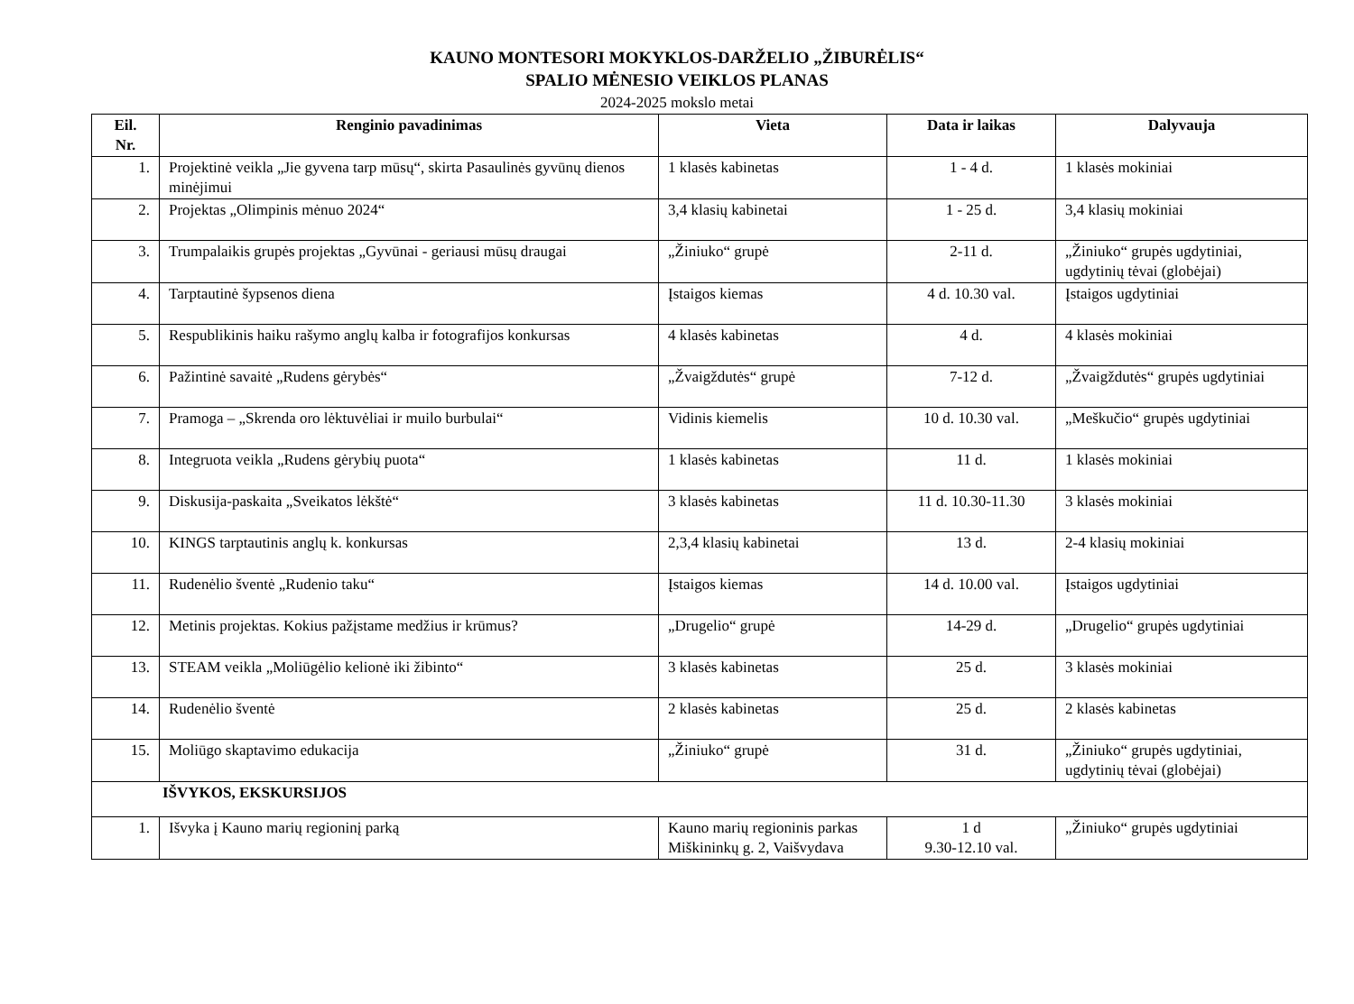KAUNO MONTESORI MOKYKLOS-DARŽELIO „ŽIBURĖLIS“
SPALIO MĖNESIO VEIKLOS PLANAS
2024-2025 mokslo metai
| Eil. Nr. | Renginio pavadinimas | Vieta | Data ir laikas | Dalyvauja |
| --- | --- | --- | --- | --- |
| 1. | Projektinė veikla „Jie gyvena tarp mūsų“, skirta Pasaulinės gyvūnų dienos minėjimui | 1 klasės kabinetas | 1 - 4 d. | 1 klasės mokiniai |
| 2. | Projektas „Olimpinis mėnuo 2024“ | 3,4 klasių kabinetai | 1 - 25 d. | 3,4 klasių mokiniai |
| 3. | Trumpalaikis grupės projektas „Gyvūnai - geriausi mūsų draugai | „Žiniuko“ grupė | 2-11 d. | „Žiniuko“ grupės ugdytiniai, ugdytinių tėvai (globėjai) |
| 4. | Tarptautinė šypsenos diena | Įstaigos kiemas | 4 d. 10.30 val. | Įstaigos ugdytiniai |
| 5. | Respublikinis haiku rašymo anglų kalba ir fotografijos konkursas | 4 klasės kabinetas | 4 d. | 4 klasės mokiniai |
| 6. | Pažintinė savaitė „Rudens gėrybės“ | „Žvaigždutės“ grupė | 7-12 d. | „Žvaigždutės“ grupės ugdytiniai |
| 7. | Pramoga – „Skrenda oro lėktuvėliai ir muilo burbulai“ | Vidinis kiemelis | 10 d. 10.30 val. | „Meškučio“ grupės ugdytiniai |
| 8. | Integruota veikla „Rudens gėrybių puota“ | 1 klasės kabinetas | 11 d. | 1 klasės mokiniai |
| 9. | Diskusija-paskaita „Sveikatos lėkštė“ | 3 klasės kabinetas | 11 d. 10.30-11.30 | 3 klasės mokiniai |
| 10. | KINGS tarptautinis anglų k. konkursas | 2,3,4 klasių kabinetai | 13 d. | 2-4 klasių mokiniai |
| 11. | Rudenėlio šventė „Rudenio taku“ | Įstaigos kiemas | 14 d. 10.00 val. | Įstaigos ugdytiniai |
| 12. | Metinis projektas. Kokius pažįstame medžius ir krūmus? | „Drugelio“ grupė | 14-29 d. | „Drugelio“ grupės ugdytiniai |
| 13. | STEAM veikla „Moliūgėlio kelionė iki žibinto“ | 3 klasės kabinetas | 25 d. | 3 klasės mokiniai |
| 14. | Rudenėlio šventė | 2 klasės kabinetas | 25 d. | 2 klasės kabinetas |
| 15. | Moliūgo skaptavimo edukacija | „Žiniuko“ grupė | 31 d. | „Žiniuko“ grupės ugdytiniai, ugdytinių tėvai (globėjai) |
| IŠVYKOS, EKSKURSIJOS | | | | |
| 1. | Išvyka į Kauno marių regioninį parką | Kauno marių regioninis parkas Miškininkų g. 2, Vaišvydava | 1 d 9.30-12.10 val. | „Žiniuko“ grupės ugdytiniai |